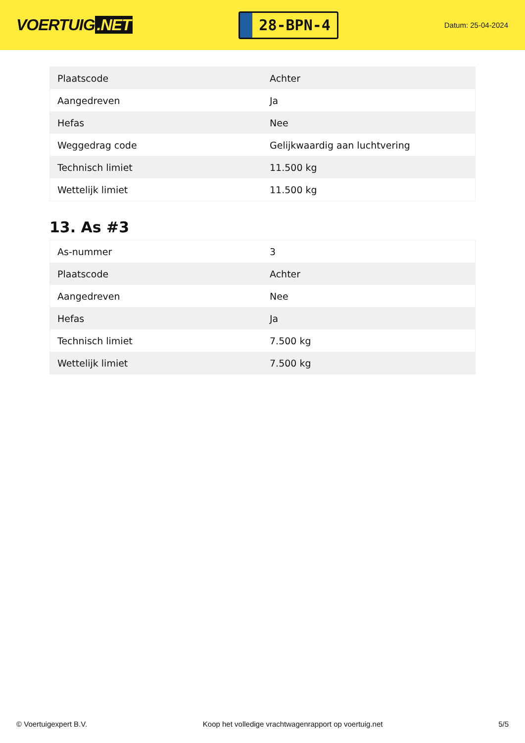VOERTUIG.NET
28-BPN-4
Datum: 25-04-2024
| Plaatscode | Achter |
| Aangedreven | Ja |
| Hefas | Nee |
| Weggedrag code | Gelijkwaardig aan luchtvering |
| Technisch limiet | 11.500 kg |
| Wettelijk limiet | 11.500 kg |
13. As #3
| As-nummer | 3 |
| Plaatscode | Achter |
| Aangedreven | Nee |
| Hefas | Ja |
| Technisch limiet | 7.500 kg |
| Wettelijk limiet | 7.500 kg |
© Voertuigexpert B.V. Koop het volledige vrachtwagenrapport op voertuig.net 5/5